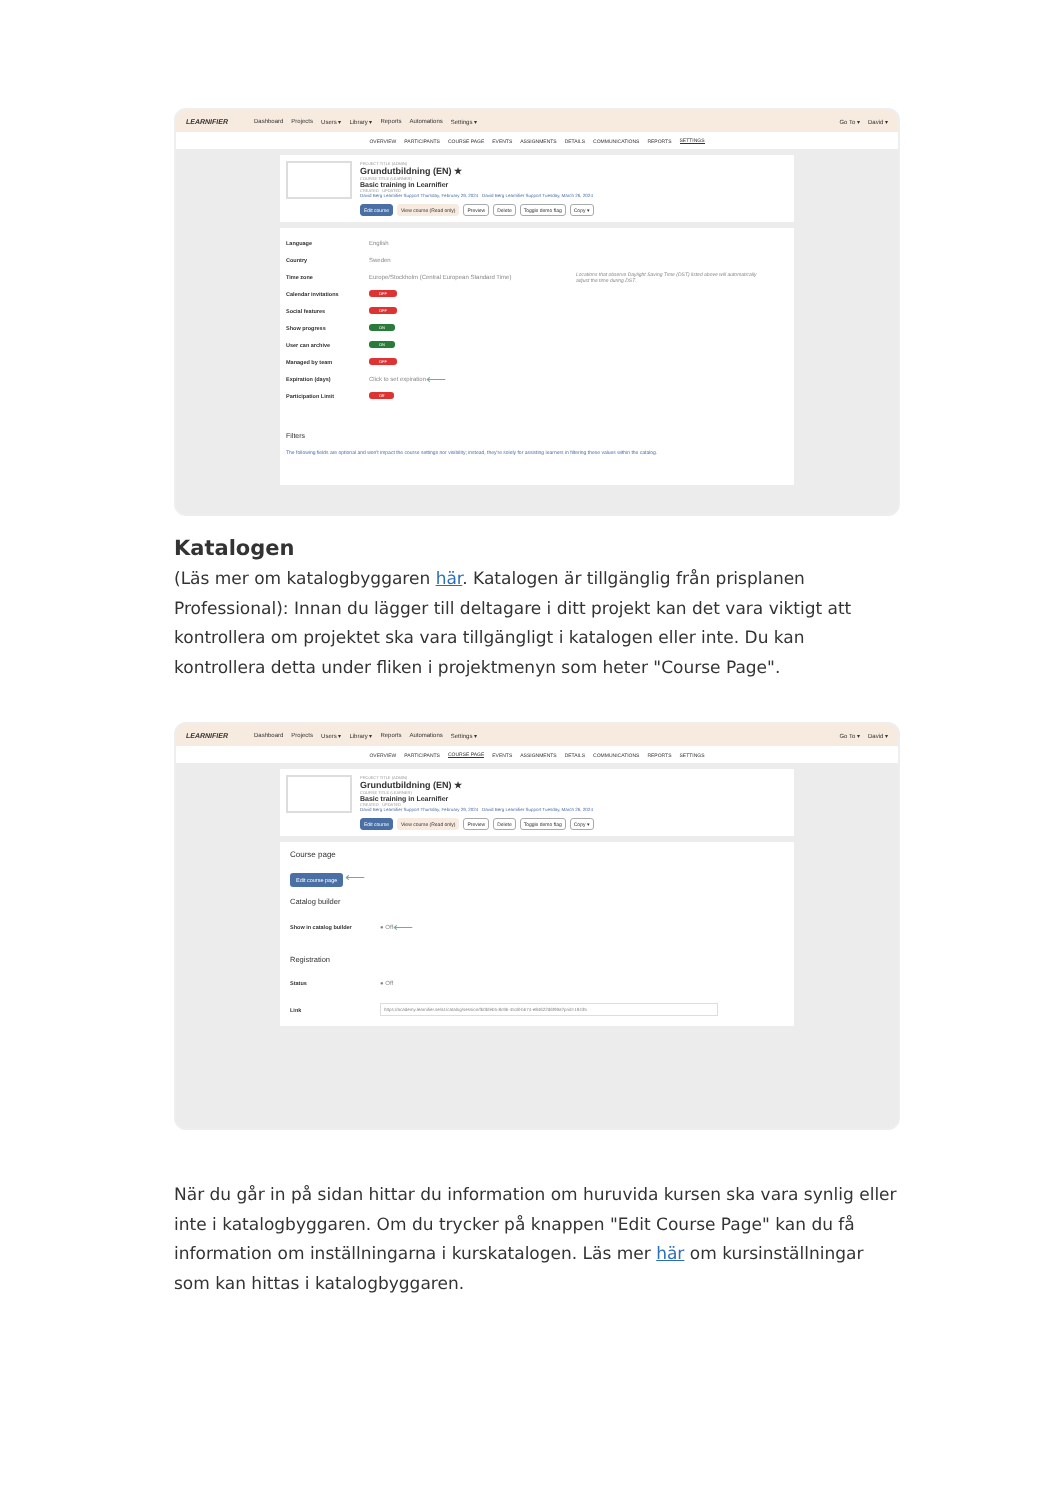LEARNIFIER Dashboard Projects Users ▾ Library ▾ Reports Automations Settings ▾ Go To ▾ David ▾
OVERVIEW PARTICIPANTS COURSE PAGE EVENTS ASSIGNMENTS DETAILS COMMUNICATIONS REPORTS SETTINGS
PROJECT TITLE (ADMIN)
Grundutbildning (EN) ★
COURSE TITLE (LEARNER)
Basic training in Learnifier
CREATED UPDATED
David Berg Learnifier Support Thursday, February 29, 2024 David Berg Learnifier Support Tuesday, March 26, 2024
Edit course View course (Read only) Preview Delete Toggle demo flag Copy ▾
Language English
Country Sweden
Time zone Europe/Stockholm (Central European Standard Time) Locations that observe Daylight Saving Time (DST) listed above will automatically adjust the time during DST.
Calendar invitations OFF
Social features OFF
Show progress ON
User can archive ON
Managed by team OFF
Expiration (days) Click to set expiration ⟵
Participation Limit Off
Filters
The following fields are optional and won't impact the course settings nor visibility; instead, they're solely for assisting learners in filtering these values within the catalog.
Katalogen
(Läs mer om katalogbyggaren här. Katalogen är tillgänglig från prisplanen Professional): Innan du lägger till deltagare i ditt projekt kan det vara viktigt att kontrollera om projektet ska vara tillgängligt i katalogen eller inte. Du kan kontrollera detta under fliken i projektmenyn som heter "Course Page".
LEARNIFIER Dashboard Projects Users ▾ Library ▾ Reports Automations Settings ▾ Go To ▾ David ▾
OVERVIEW PARTICIPANTS COURSE PAGE EVENTS ASSIGNMENTS DETAILS COMMUNICATIONS REPORTS SETTINGS
PROJECT TITLE (ADMIN)
Grundutbildning (EN) ★
COURSE TITLE (LEARNER)
Basic training in Learnifier
CREATED UPDATED
David Berg Learnifier Support Thursday, February 29, 2024 David Berg Learnifier Support Tuesday, March 26, 2024
Edit course View course (Read only) Preview Delete Toggle demo flag Copy ▾
Course page
Edit course page ⟵
Catalog builder
Show in catalog builder ● Off ⟵
Registration
Status ● Off
Link https://academy.learnifier.se/a1/catalog/session/fb0bfeb5-8c9b-4518-bb74-e84622d6f99a?prid=19435
När du går in på sidan hittar du information om huruvida kursen ska vara synlig eller inte i katalogbyggaren. Om du trycker på knappen "Edit Course Page" kan du få information om inställningarna i kurskatalogen. Läs mer här om kursinställningar som kan hittas i katalogbyggaren.